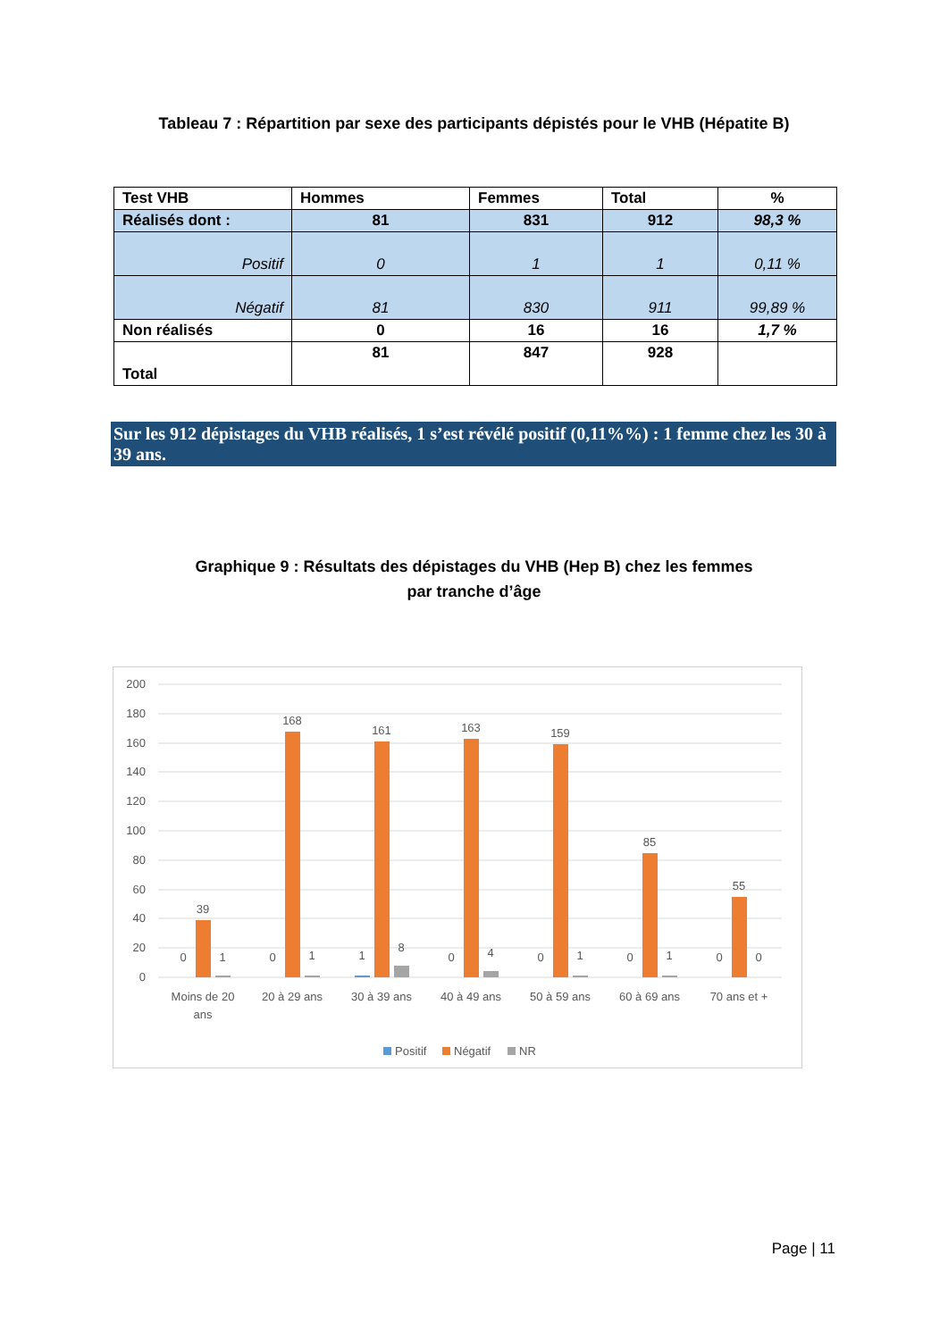Tableau 7 : Répartition par sexe des participants dépistés pour le VHB (Hépatite B)
| Test VHB | Hommes | Femmes | Total | % |
| Réalisés dont : | 81 | 831 | 912 | 98,3 % |
| Positif | 0 | 1 | 1 | 0,11 % |
| Négatif | 81 | 830 | 911 | 99,89 % |
| Non réalisés | 0 | 16 | 16 | 1,7 % |
| Total | 81 | 847 | 928 | |
Sur les 912 dépistages du VHB réalisés, 1 s’est révélé positif (0,11%%) : 1 femme chez les 30 à 39 ans.
Graphique 9 : Résultats des dépistages du VHB (Hep B) chez les femmes
par tranche d’âge
200
180
160
140
120
100
80
60
40
20
0
0
39
1
0
168
1
1
161
8
0
163
4
0
159
1
0
85
1
0
55
0
Moins de 20
ans
20 à 29 ans
30 à 39 ans
40 à 49 ans
50 à 59 ans
60 à 69 ans
70 ans et +
Positif
Négatif
NR
Page | 11